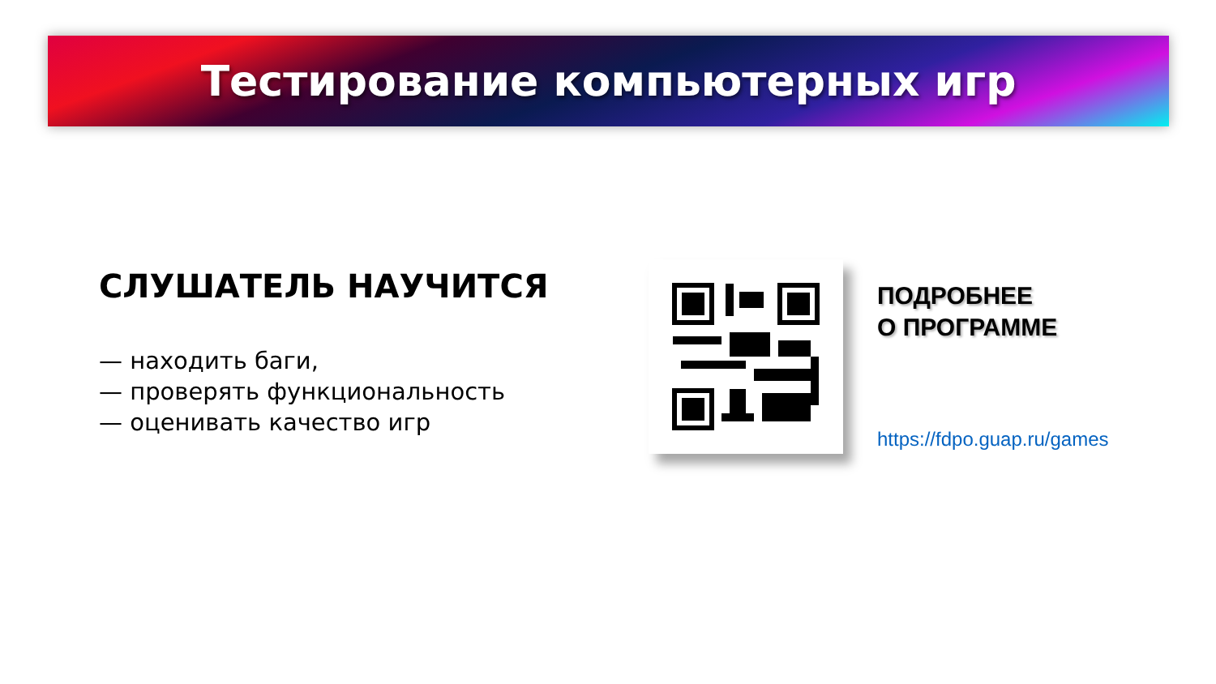Тестирование компьютерных игр
СЛУШАТЕЛЬ НАУЧИТСЯ
— находить баги,
— проверять функциональность
— оценивать качество игр
ПОДРОБНЕЕ
О ПРОГРАММЕ
https://fdpo.guap.ru/games